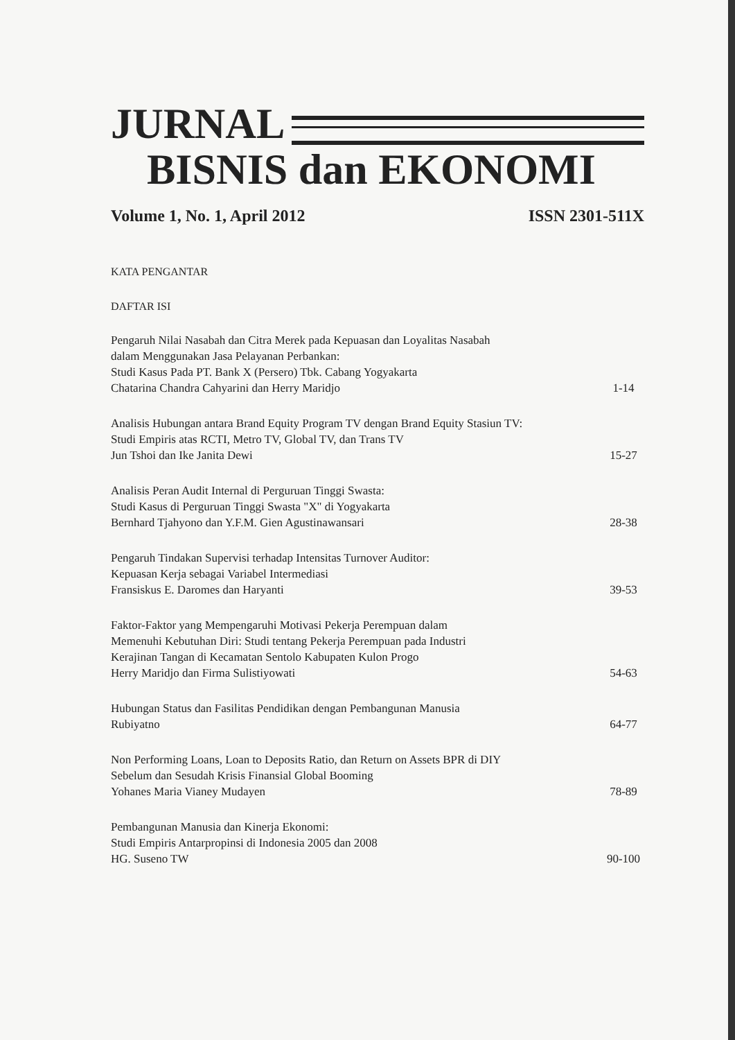JURNAL
BISNIS dan EKONOMI
Volume 1, No. 1, April 2012 ISSN 2301-511X
KATA PENGANTAR
DAFTAR ISI
Pengaruh Nilai Nasabah dan Citra Merek pada Kepuasan dan Loyalitas Nasabah
dalam Menggunakan Jasa Pelayanan Perbankan:
Studi Kasus Pada PT. Bank X (Persero) Tbk. Cabang Yogyakarta
Chatarina Chandra Cahyarini dan Herry Maridjo
1-14
Analisis Hubungan antara Brand Equity Program TV dengan Brand Equity Stasiun TV:
Studi Empiris atas RCTI, Metro TV, Global TV, dan Trans TV
Jun Tshoi dan Ike Janita Dewi
15-27
Analisis Peran Audit Internal di Perguruan Tinggi Swasta:
Studi Kasus di Perguruan Tinggi Swasta "X" di Yogyakarta
Bernhard Tjahyono dan Y.F.M. Gien Agustinawansari
28-38
Pengaruh Tindakan Supervisi terhadap Intensitas Turnover Auditor:
Kepuasan Kerja sebagai Variabel Intermediasi
Fransiskus E. Daromes dan Haryanti
39-53
Faktor-Faktor yang Mempengaruhi Motivasi Pekerja Perempuan dalam
Memenuhi Kebutuhan Diri: Studi tentang Pekerja Perempuan pada Industri
Kerajinan Tangan di Kecamatan Sentolo Kabupaten Kulon Progo
Herry Maridjo dan Firma Sulistiyowati
54-63
Hubungan Status dan Fasilitas Pendidikan dengan Pembangunan Manusia
Rubiyatno
64-77
Non Performing Loans, Loan to Deposits Ratio, dan Return on Assets BPR di DIY
Sebelum dan Sesudah Krisis Finansial Global Booming
Yohanes Maria Vianey Mudayen
78-89
Pembangunan Manusia dan Kinerja Ekonomi:
Studi Empiris Antarpropinsi di Indonesia 2005 dan 2008
HG. Suseno TW
90-100